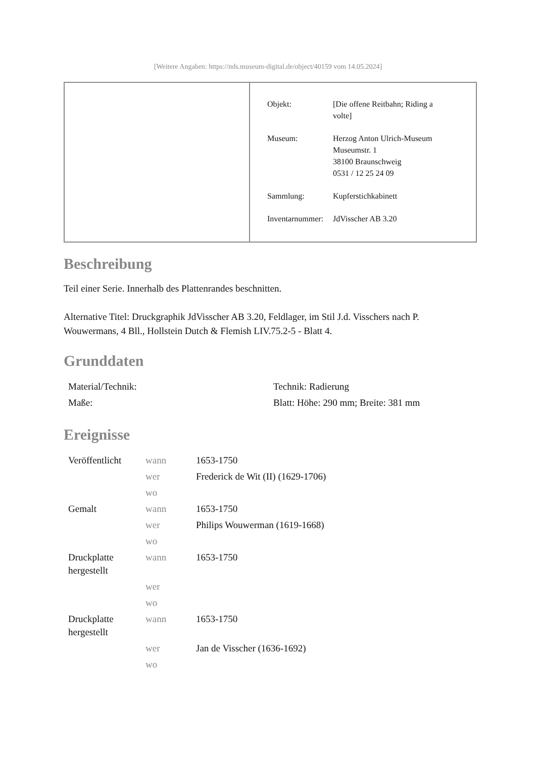[Weitere Angaben: https://nds.museum-digital.de/object/40159 vom 14.05.2024]
| Objekt: | [Die offene Reitbahn; Riding a volte] |
| Museum: | Herzog Anton Ulrich-Museum Museumstr. 1 38100 Braunschweig 0531 / 12 25 24 09 |
| Sammlung: | Kupferstichkabinett |
| Inventarnummer: | JdVisscher AB 3.20 |
Beschreibung
Teil einer Serie. Innerhalb des Plattenrandes beschnitten.
Alternative Titel: Druckgraphik JdVisscher AB 3.20, Feldlager, im Stil J.d. Visschers nach P. Wouwermans, 4 Bll., Hollstein Dutch & Flemish LIV.75.2-5 - Blatt 4.
Grunddaten
| Material/Technik: | Technik: Radierung |
| Maße: | Blatt: Höhe: 290 mm; Breite: 381 mm |
Ereignisse
| Veröffentlicht | wann | 1653-1750 |
| | wer | Frederick de Wit (II) (1629-1706) |
| | wo | |
| Gemalt | wann | 1653-1750 |
| | wer | Philips Wouwerman (1619-1668) |
| | wo | |
| Druckplatte hergestellt | wann | 1653-1750 |
| | wer | |
| | wo | |
| Druckplatte hergestellt | wann | 1653-1750 |
| | wer | Jan de Visscher (1636-1692) |
| | wo | |